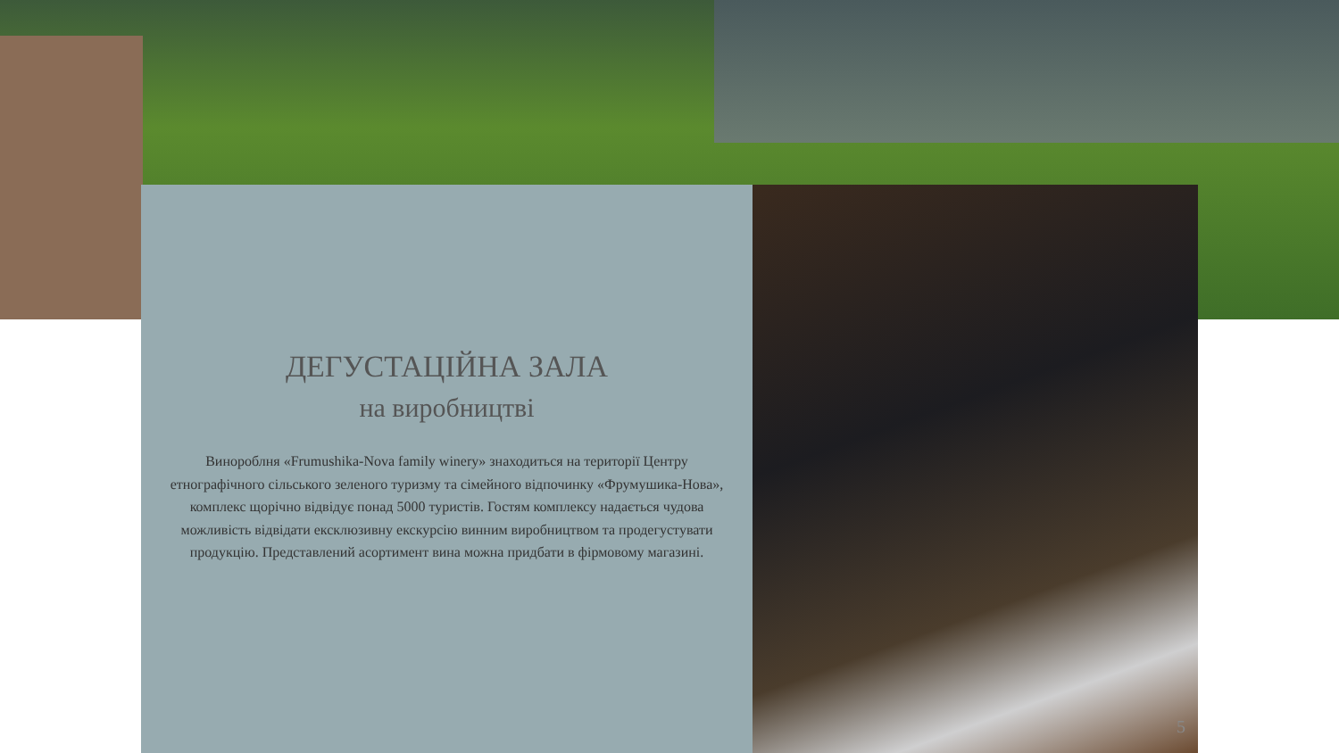ДЕГУСТАЦІЙНА ЗАЛА
на виробництві
Винороблня «Frumushika-Nova family winery» знаходиться на території Центру етнографічного сільського зеленого туризму та сімейного відпочинку «Фрумушика-Нова», комплекс щорічно відвідує понад 5000 туристів. Гостям комплексу надається чудова можливість відвідати ексклюзивну екскурсію винним виробництвом та продегустувати продукцію. Представлений асортимент вина можна придбати в фірмовому магазині.
5